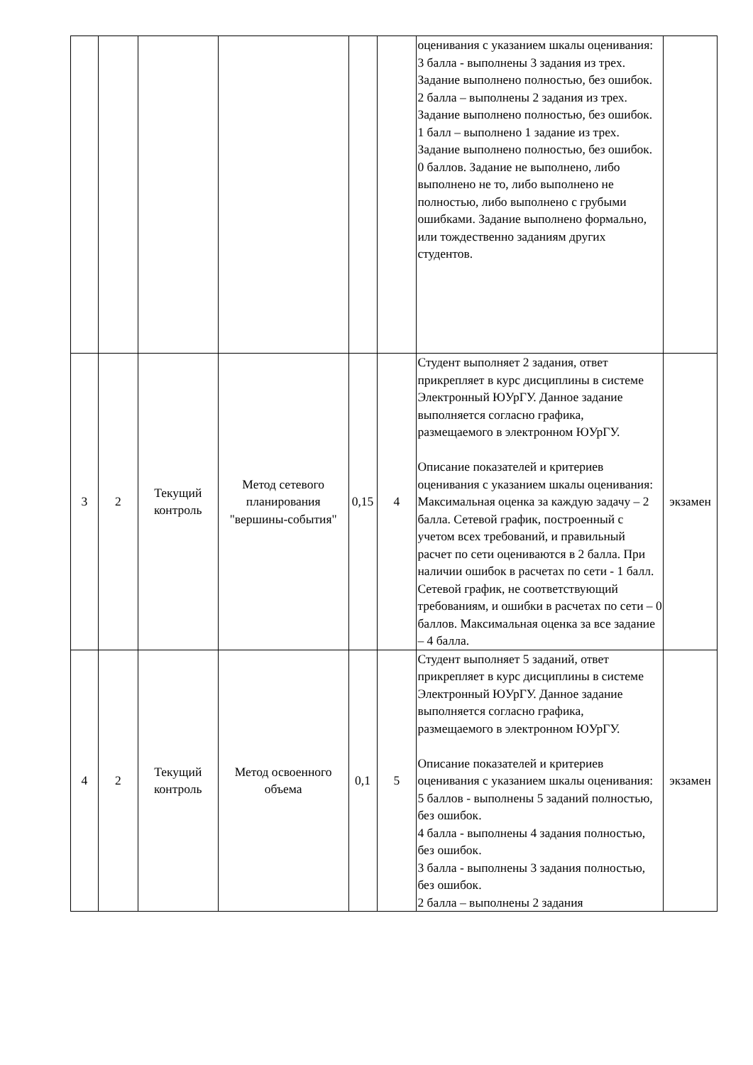| | | | | | | оценивания с указанием шкалы оценивания: 3 балла - выполнены 3 задания из трех. Задание выполнено полностью, без ошибок. 2 балла – выполнены 2 задания из трех. Задание выполнено полностью, без ошибок. 1 балл – выполнено 1 задание из трех. Задание выполнено полностью, без ошибок. 0 баллов. Задание не выполнено, либо выполнено не то, либо выполнено не полностью, либо выполнено с грубыми ошибками. Задание выполнено формально, или тождественно заданиям других студентов. | |
| 3 | 2 | Текущий контроль | Метод сетевого планирования "вершины-события" | 0,15 | 4 | Студент выполняет 2 задания, ответ прикрепляет в курс дисциплины в системе Электронный ЮУрГУ. Данное задание выполняется согласно графика, размещаемого в электронном ЮУрГУ. Описание показателей и критериев оценивания с указанием шкалы оценивания: Максимальная оценка за каждую задачу – 2 балла. Сетевой график, построенный с учетом всех требований, и правильный расчет по сети оцениваются в 2 балла. При наличии ошибок в расчетах по сети - 1 балл. Сетевой график, не соответствующий требованиям, и ошибки в расчетах по сети – 0 баллов. Максимальная оценка за все задание – 4 балла. | экзамен |
| 4 | 2 | Текущий контроль | Метод освоенного объема | 0,1 | 5 | Студент выполняет 5 заданий, ответ прикрепляет в курс дисциплины в системе Электронный ЮУрГУ. Данное задание выполняется согласно графика, размещаемого в электронном ЮУрГУ. Описание показателей и критериев оценивания с указанием шкалы оценивания: 5 баллов - выполнены 5 заданий полностью, без ошибок. 4 балла - выполнены 4 задания полностью, без ошибок. 3 балла - выполнены 3 задания полностью, без ошибок. 2 балла – выполнены 2 задания | экзамен |